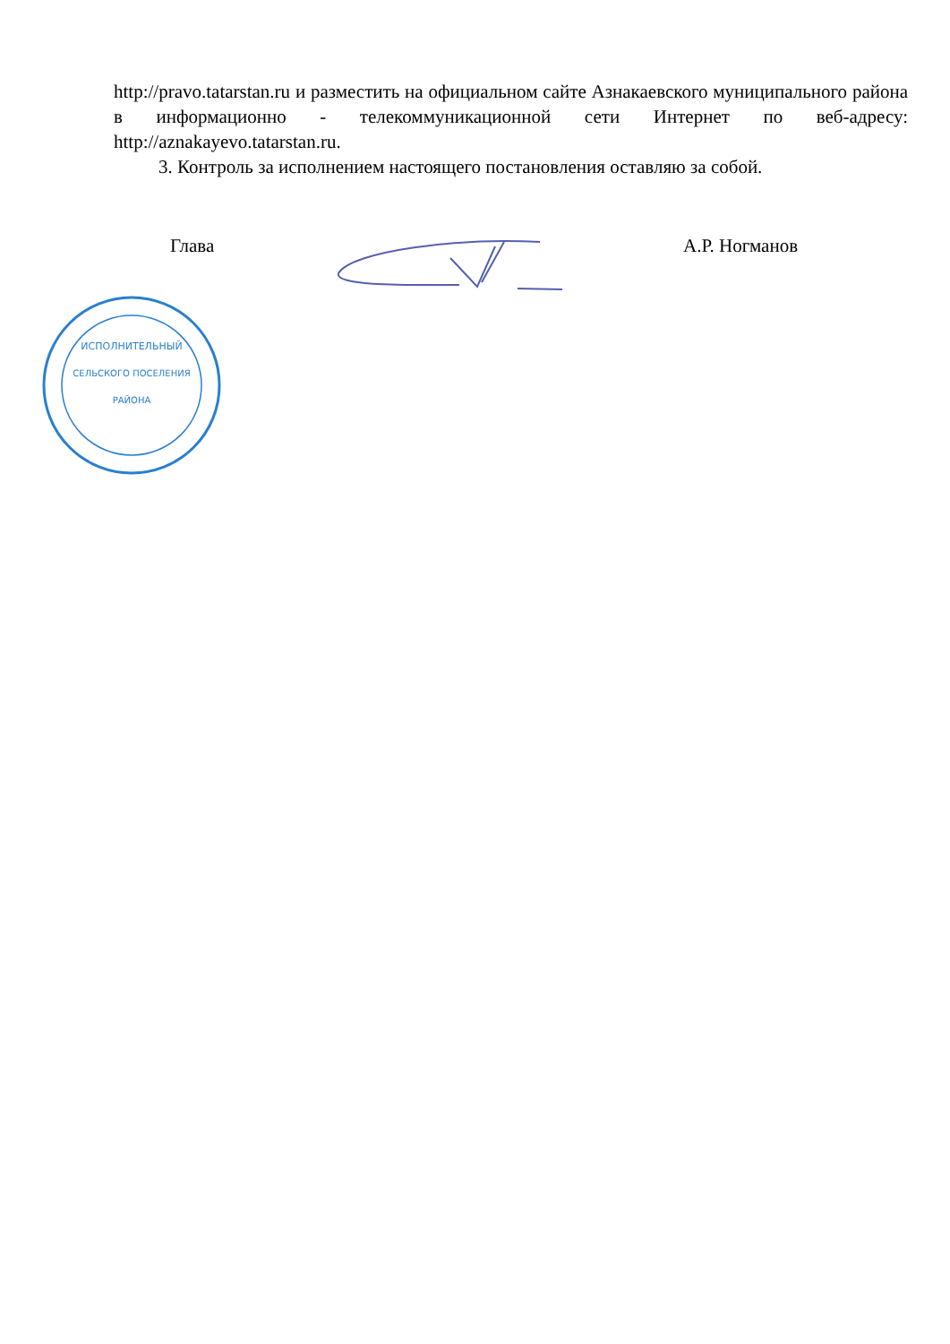http://pravo.tatarstan.ru и разместить на официальном сайте Азнакаевского муниципального района в информационно - телекоммуникационной сети Интернет по веб-адресу: http://aznakayevo.tatarstan.ru.
3. Контроль за исполнением настоящего постановления оставляю за собой.
Глава А.Р. Ногманов
ИСПОЛНИТЕЛЬНЫЙ
СЕЛЬСКОГО ПОСЕЛЕНИЯ
РАЙОНА